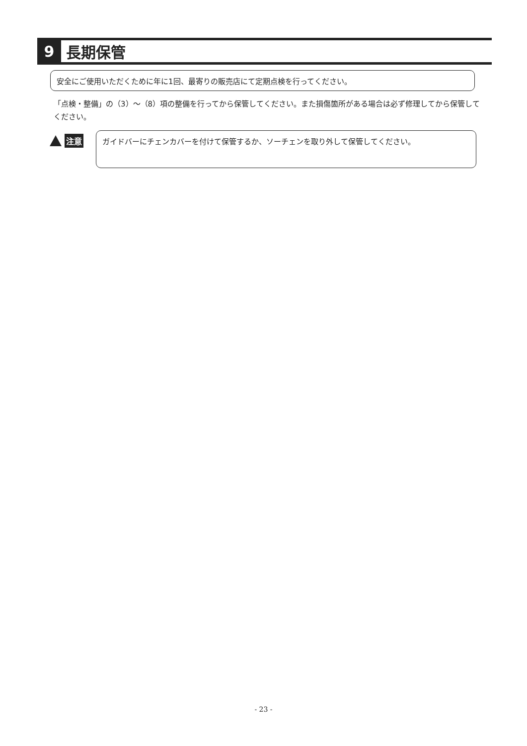9
長期保管
安全にご使用いただくために年に1回、最寄りの販売店にて定期点検を行ってください。
「点検・整備」の（3）～（8）項の整備を行ってから保管してください。また損傷箇所がある場合は必ず修理してから保管してください。
注意 ガイドバーにチェンカバーを付けて保管するか、ソーチェンを取り外して保管してください。
- 23 -